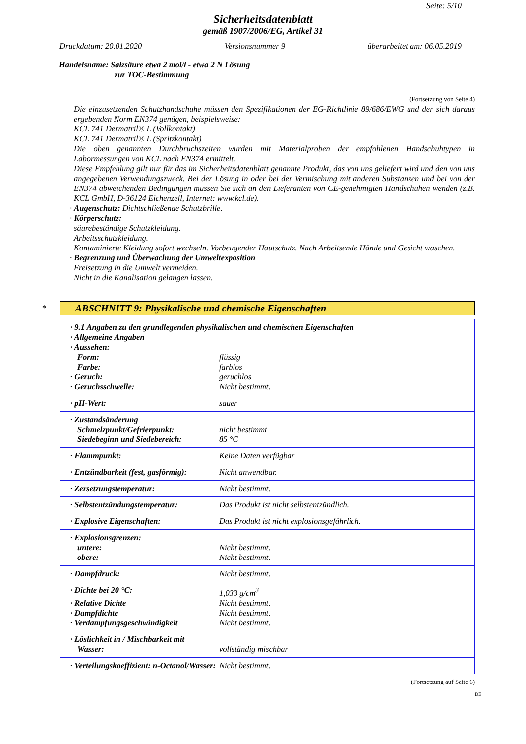Seite: 5/10
Sicherheitsdatenblatt
gemäß 1907/2006/EG, Artikel 31
Druckdatum: 20.01.2020 Versionsnummer 9 überarbeitet am: 06.05.2019
Handelsname: Salzsäure etwa 2 mol/l - etwa 2 N Lösung
zur TOC-Bestimmung
(Fortsetzung von Seite 4)
Die einzusetzenden Schutzhandschuhe müssen den Spezifikationen der EG-Richtlinie 89/686/EWG und der sich daraus ergebenden Norm EN374 genügen, beispielsweise:
KCL 741 Dermatril® L (Vollkontakt)
KCL 741 Dermatril® L (Spritzkontakt)
Die oben genannten Durchbruchszeiten wurden mit Materialproben der empfohlenen Handschuhtypen in Labormessungen von KCL nach EN374 ermittelt.
Diese Empfehlung gilt nur für das im Sicherheitsdatenblatt genannte Produkt, das von uns geliefert wird und den von uns angegebenen Verwendungszweck. Bei der Lösung in oder bei der Vermischung mit anderen Substanzen und bei von der EN374 abweichenden Bedingungen müssen Sie sich an den Lieferanten von CE-genehmigten Handschuhen wenden (z.B. KCL GmbH, D-36124 Eichenzell, Internet: www.kcl.de).
· Augenschutz: Dichtschließende Schutzbrille.
· Körperschutz:
säurebeständige Schutzkleidung.
Arbeitsschutzkleidung.
Kontaminierte Kleidung sofort wechseln. Vorbeugender Hautschutz. Nach Arbeitsende Hände und Gesicht waschen.
· Begrenzung und Überwachung der Umweltexposition
Freisetzung in die Umwelt vermeiden.
Nicht in die Kanalisation gelangen lassen.
*
ABSCHNITT 9: Physikalische und chemische Eigenschaften
| · 9.1 Angaben zu den grundlegenden physikalischen und chemischen Eigenschaften | |
| · Allgemeine Angaben | |
| · Aussehen: | |
| Form: | flüssig |
| Farbe: | farblos |
| · Geruch: | geruchlos |
| · Geruchsschwelle: | Nicht bestimmt. |
| · pH-Wert: | sauer |
| · Zustandsänderung | |
| Schmelzpunkt/Gefrierpunkt: | nicht bestimmt |
| Siedebeginn und Siedebereich: | 85 °C |
| · Flammpunkt: | Keine Daten verfügbar |
| · Entzündbarkeit (fest, gasförmig): | Nicht anwendbar. |
| · Zersetzungstemperatur: | Nicht bestimmt. |
| · Selbstentzündungstemperatur: | Das Produkt ist nicht selbstentzündlich. |
| · Explosive Eigenschaften: | Das Produkt ist nicht explosionsgefährlich. |
| · Explosionsgrenzen: | |
| untere: | Nicht bestimmt. |
| obere: | Nicht bestimmt. |
| · Dampfdruck: | Nicht bestimmt. |
| · Dichte bei 20 °C: | 1,033 g/cm<sup>3</sup> |
| · Relative Dichte | Nicht bestimmt. |
| · Dampfdichte | Nicht bestimmt. |
| · Verdampfungsgeschwindigkeit | Nicht bestimmt. |
| · Löslichkeit in / Mischbarkeit mit | |
| Wasser: | vollständig mischbar |
| · Verteilungskoeffizient: n-Octanol/Wasser: | Nicht bestimmt. |
(Fortsetzung auf Seite 6)
DE